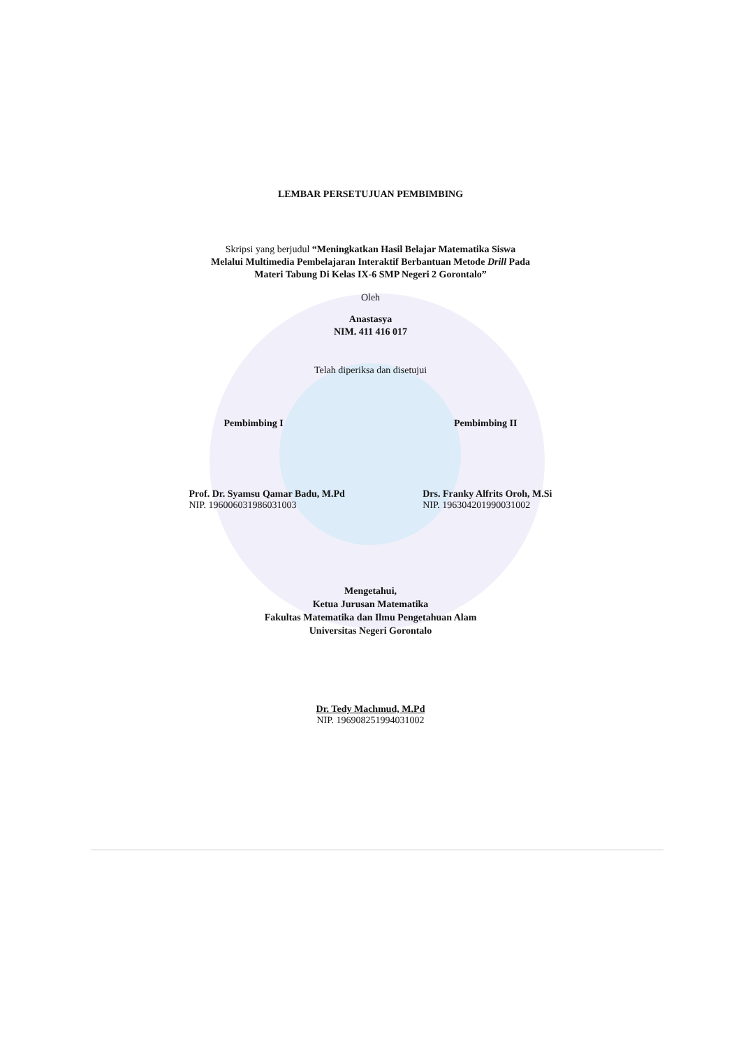LEMBAR PERSETUJUAN PEMBIMBING
Skripsi yang berjudul “Meningkatkan Hasil Belajar Matematika Siswa
Melalui Multimedia Pembelajaran Interaktif Berbantuan Metode Drill Pada
Materi Tabung Di Kelas IX-6 SMP Negeri 2 Gorontalo”
Oleh
Anastasya
NIM. 411 416 017
Telah diperiksa dan disetujui
Pembimbing I Pembimbing II
Prof. Dr. Syamsu Qamar Badu, M.Pd
NIP. 196006031986031003
Drs. Franky Alfrits Oroh, M.Si
NIP. 196304201990031002
Mengetahui,
Ketua Jurusan Matematika
Fakultas Matematika dan Ilmu Pengetahuan Alam
Universitas Negeri Gorontalo
Dr. Tedy Machmud, M.Pd
NIP. 196908251994031002